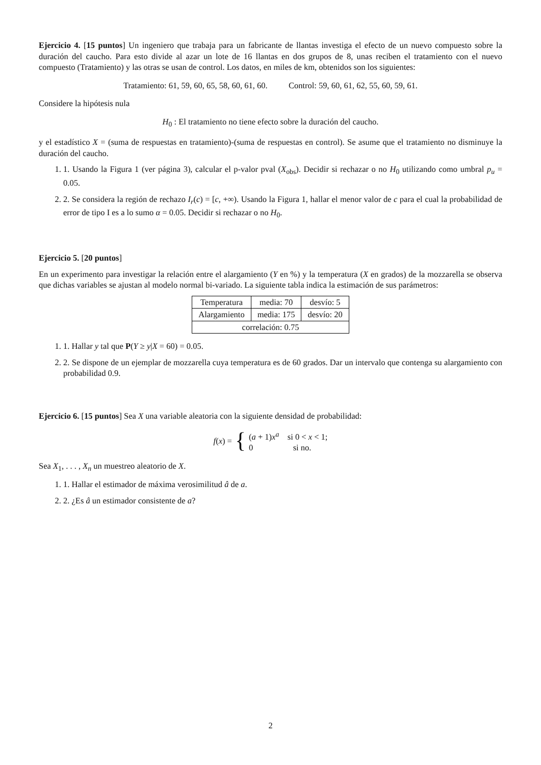Ejercicio 4. [15 puntos] Un ingeniero que trabaja para un fabricante de llantas investiga el efecto de un nuevo compuesto sobre la duración del caucho. Para esto divide al azar un lote de 16 llantas en dos grupos de 8, unas reciben el tratamiento con el nuevo compuesto (Tratamiento) y las otras se usan de control. Los datos, en miles de km, obtenidos son los siguientes:
Tratamiento: 61, 59, 60, 65, 58, 60, 61, 60. Control: 59, 60, 61, 62, 55, 60, 59, 61.
Considere la hipótesis nula
H<sub>0</sub> : El tratamiento no tiene efecto sobre la duración del caucho.
y el estadístico X = (suma de respuestas en tratamiento)-(suma de respuestas en control). Se asume que el tratamiento no disminuye la duración del caucho.
1. 1. Usando la Figura 1 (ver página 3), calcular el p-valor pval (X<sub>obs</sub>). Decidir si rechazar o no H<sub>0</sub> utilizando como umbral p<sub>u</sub> = 0.05.
2. 2. Se considera la región de rechazo I<sub>r</sub>(c) = [c, +∞). Usando la Figura 1, hallar el menor valor de c para el cual la probabilidad de error de tipo I es a lo sumo α = 0.05. Decidir si rechazar o no H<sub>0</sub>.
Ejercicio 5. [20 puntos]
En un experimento para investigar la relación entre el alargamiento (Y en %) y la temperatura (X en grados) de la mozzarella se observa que dichas variables se ajustan al modelo normal bi-variado. La siguiente tabla indica la estimación de sus parámetros:
| Temperatura | media: 70 | desvío: 5 |
| Alargamiento | media: 175 | desvío: 20 |
| correlación: 0.75 | | |
1. 1. Hallar y tal que P(Y ≥ y|X = 60) = 0.05.
2. 2. Se dispone de un ejemplar de mozzarella cuya temperatura es de 60 grados. Dar un intervalo que contenga su alargamiento con probabilidad 0.9.
Ejercicio 6. [15 puntos] Sea X una variable aleatoria con la siguiente densidad de probabilidad:
f(x) = { (a + 1)x<sup>a</sup> si 0 < x < 1;
0 si no.
Sea X<sub>1</sub>, . . . , X<sub>n</sub> un muestreo aleatorio de X.
1. 1. Hallar el estimador de máxima verosimilitud â de a.
2. 2. ¿Es â un estimador consistente de a?
2